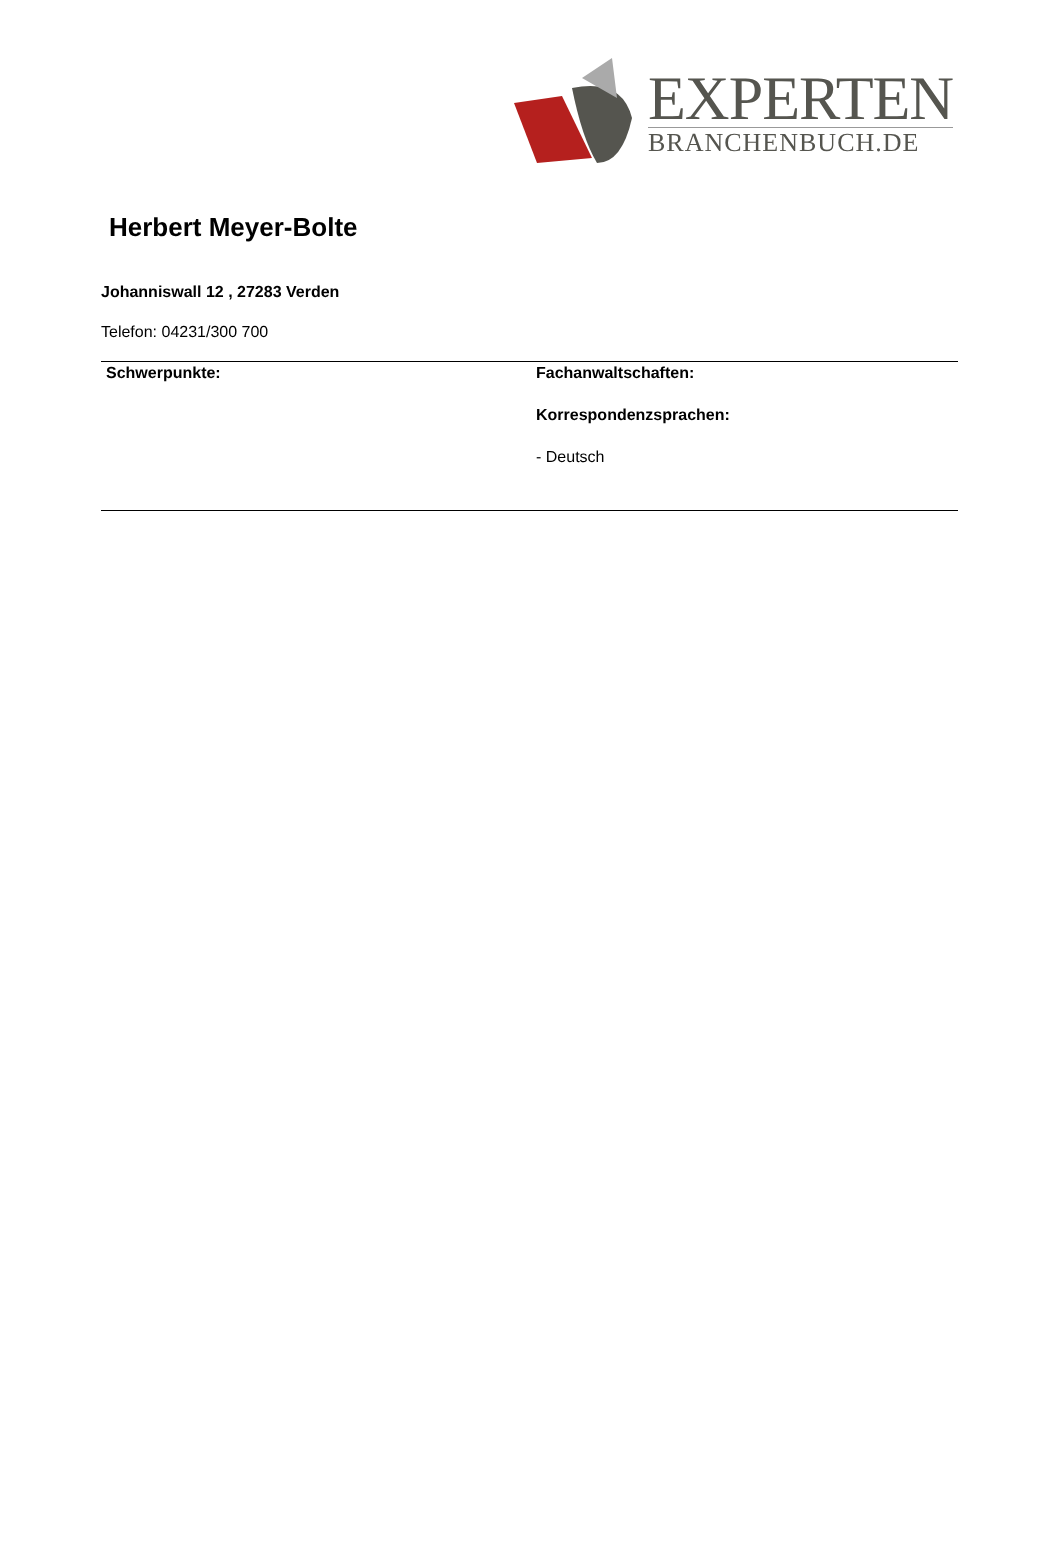EXPERTEN
BRANCHENBUCH.DE
Herbert Meyer-Bolte
Johanniswall 12 , 27283 Verden
Telefon: 04231/300 700
Schwerpunkte: Fachanwaltschaften:
Korrespondenzsprachen:
- Deutsch